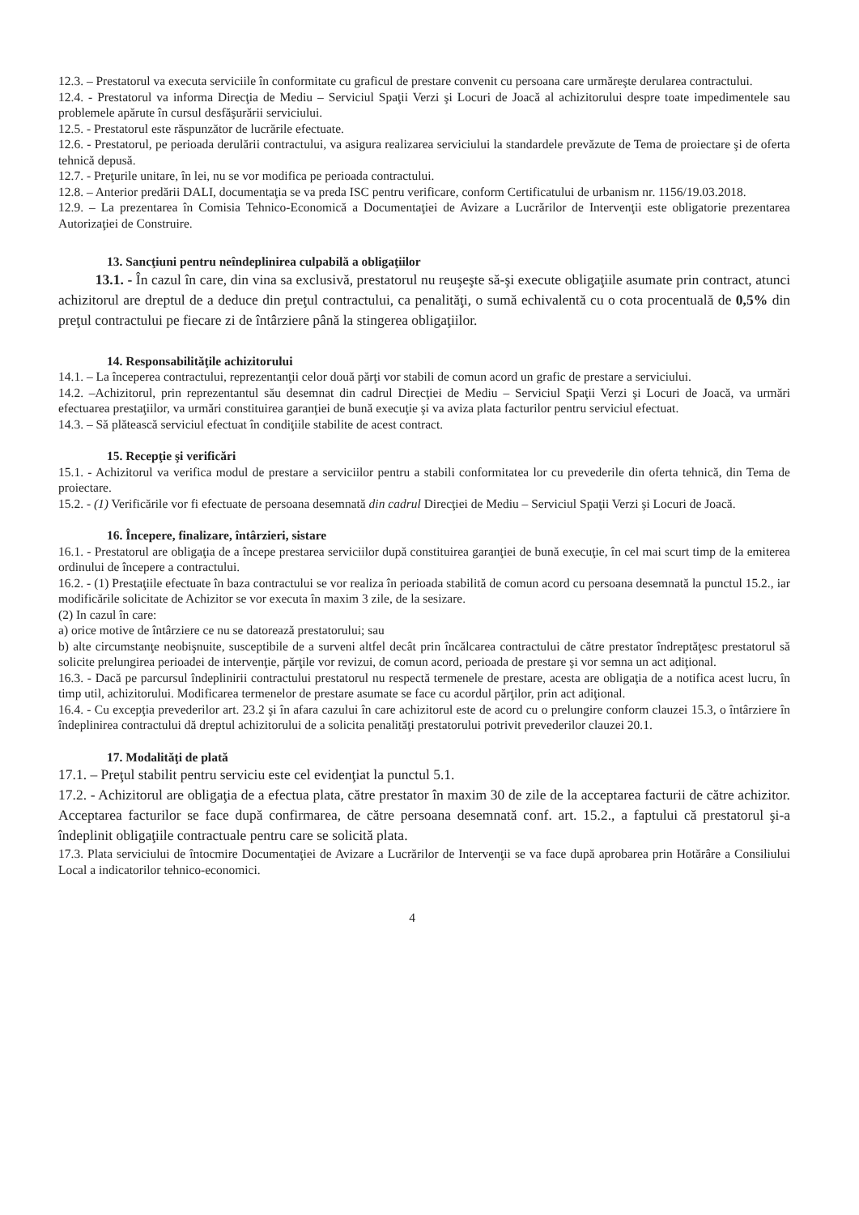12.3. – Prestatorul va executa serviciile în conformitate cu graficul de prestare convenit cu persoana care urmăreşte derularea contractului.
12.4. - Prestatorul va informa Direcţia de Mediu – Serviciul Spaţii Verzi şi Locuri de Joacă al achizitorului despre toate impedimentele sau problemele apărute în cursul desfăşurării serviciului.
12.5. - Prestatorul este răspunzător de lucrările efectuate.
12.6. - Prestatorul, pe perioada derulării contractului, va asigura realizarea serviciului la standardele prevăzute de Tema de proiectare şi de oferta tehnică depusă.
12.7. - Preţurile unitare, în lei, nu se vor modifica pe perioada contractului.
12.8. – Anterior predării DALI, documentaţia se va preda ISC pentru verificare, conform Certificatului de urbanism nr. 1156/19.03.2018.
12.9. – La prezentarea în Comisia Tehnico-Economică a Documentaţiei de Avizare a Lucrărilor de Intervenţii este obligatorie prezentarea Autorizaţiei de Construire.
13. Sancţiuni pentru neîndeplinirea culpabilă a obligaţiilor
13.1. - În cazul în care, din vina sa exclusivă, prestatorul nu reuşeşte să-şi execute obligaţiile asumate prin contract, atunci achizitorul are dreptul de a deduce din preţul contractului, ca penalităţi, o sumă echivalentă cu o cota procentuală de 0,5% din preţul contractului pe fiecare zi de întârziere până la stingerea obligaţiilor.
14. Responsabilităţile achizitorului
14.1. – La începerea contractului, reprezentanţii celor două părţi vor stabili de comun acord un grafic de prestare a serviciului.
14.2. –Achizitorul, prin reprezentantul său desemnat din cadrul Direcţiei de Mediu – Serviciul Spaţii Verzi şi Locuri de Joacă, va urmări efectuarea prestaţiilor, va urmări constituirea garanţiei de bună execuţie şi va aviza plata facturilor pentru serviciul efectuat.
14.3. – Să plătească serviciul efectuat în condiţiile stabilite de acest contract.
15. Recepţie şi verificări
15.1. - Achizitorul va verifica modul de prestare a serviciilor pentru a stabili conformitatea lor cu prevederile din oferta tehnică, din Tema de proiectare.
15.2. - (1) Verificările vor fi efectuate de persoana desemnată din cadrul Direcţiei de Mediu – Serviciul Spaţii Verzi şi Locuri de Joacă.
16. Începere, finalizare, întârzieri, sistare
16.1. - Prestatorul are obligaţia de a începe prestarea serviciilor după constituirea garanţiei de bună execuţie, în cel mai scurt timp de la emiterea ordinului de începere a contractului.
16.2. - (1) Prestaţiile efectuate în baza contractului se vor realiza în perioada stabilită de comun acord cu persoana desemnată la punctul 15.2., iar modificările solicitate de Achizitor se vor executa în maxim 3 zile, de la sesizare.
(2) In cazul în care:
a) orice motive de întârziere ce nu se datorează prestatorului; sau
b) alte circumstanţe neobişnuite, susceptibile de a surveni altfel decât prin încălcarea contractului de către prestator îndreptăţesc prestatorul să solicite prelungirea perioadei de intervenţie, părţile vor revizui, de comun acord, perioada de prestare şi vor semna un act adiţional.
16.3. - Dacă pe parcursul îndeplinirii contractului prestatorul nu respectă termenele de prestare, acesta are obligaţia de a notifica acest lucru, în timp util, achizitorului. Modificarea termenelor de prestare asumate se face cu acordul părţilor, prin act adiţional.
16.4. - Cu excepţia prevederilor art. 23.2 şi în afara cazului în care achizitorul este de acord cu o prelungire conform clauzei 15.3, o întârziere în îndeplinirea contractului dă dreptul achizitorului de a solicita penalităţi prestatorului potrivit prevederilor clauzei 20.1.
17. Modalităţi de plată
17.1. – Preţul stabilit pentru serviciu este cel evidenţiat la punctul 5.1.
17.2. - Achizitorul are obligaţia de a efectua plata, către prestator în maxim 30 de zile de la acceptarea facturii de către achizitor. Acceptarea facturilor se face după confirmarea, de către persoana desemnată conf. art. 15.2., a faptului că prestatorul şi-a îndeplinit obligaţiile contractuale pentru care se solicită plata.
17.3. Plata serviciului de întocmire Documentaţiei de Avizare a Lucrărilor de Intervenţii se va face după aprobarea prin Hotărâre a Consiliului Local a indicatorilor tehnico-economici.
4